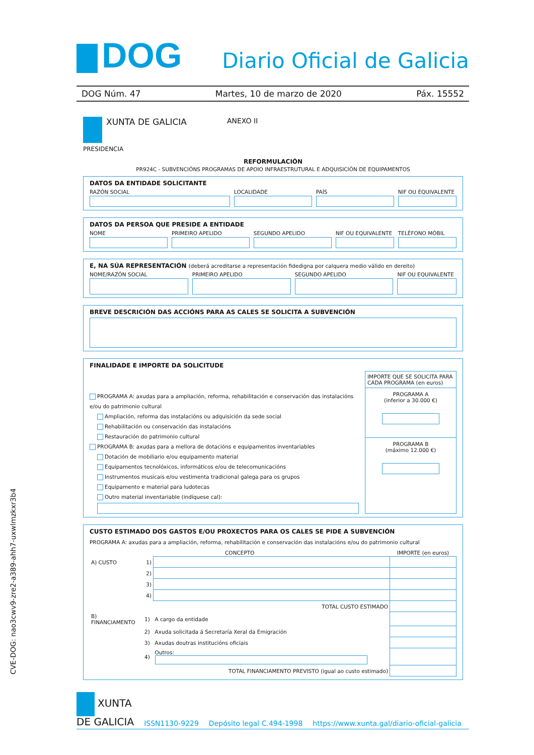DOG
Diario Oficial de Galicia
DOG Núm. 47 Martes, 10 de marzo de 2020 Páx. 15552
XUNTA DE GALICIA
PRESIDENCIA
ANEXO II
REFORMULACIÓN
PR924C - SUBVENCIÓNS PROGRAMAS DE APOIO INFRAESTRUTURAL E ADQUISICIÓN DE EQUIPAMENTOS
DATOS DA ENTIDADE SOLICITANTE
RAZÓN SOCIAL LOCALIDADE PAÍS NIF OU EQUIVALENTE
DATOS DA PERSOA QUE PRESIDE A ENTIDADE
NOME PRIMEIRO APELIDO SEGUNDO APELIDO NIF OU EQUIVALENTE TELÉFONO MÓBIL
E, NA SÚA REPRESENTACIÓN (deberá acreditarse a representación fidedigna por calquera medio válido en dereito)
NOME/RAZÓN SOCIAL PRIMEIRO APELIDO SEGUNDO APELIDO NIF OU EQUIVALENTE
BREVE DESCRICIÓN DAS ACCIÓNS PARA AS CALES SE SOLICITA A SUBVENCIÓN
FINALIDADE E IMPORTE DA SOLICITUDE
PROGRAMA A: axudas para a ampliación, reforma, rehabilitación e conservación das instalacións e/ou do patrimonio cultural
Ampliación, reforma das instalacións ou adquisición da sede social
Rehabilitación ou conservación das instalacións
Restauración do patrimonio cultural
PROGRAMA B: axudas para a mellora de dotacións e equipamentos inventariables
Dotación de mobiliario e/ou equipamento material
Equipamentos tecnolóxicos, informáticos e/ou de telecomunicacións
Instrumentos musicais e/ou vestimenta tradicional galega para os grupos
Equipamento e material para ludotecas
Outro material inventariable (indíquese cal):
IMPORTE QUE SE SOLICITA PARA CADA PROGRAMA (en euros)
PROGRAMA A
(inferior a 30.000 €)
PROGRAMA B
(máximo 12.000 €)
CUSTO ESTIMADO DOS GASTOS E/OU PROXECTOS PARA OS CALES SE PIDE A SUBVENCIÓN
PROGRAMA A: axudas para a ampliación, reforma, rehabilitación e conservación das instalacións e/ou do patrimonio cultural
| CONCEPTO | | | IMPORTE (en euros) |
| --- | --- | --- | --- |
| A) CUSTO | 1) | | |
| | 2) | | |
| | 3) | | |
| | 4) | | |
| TOTAL CUSTO ESTIMADO | | | |
| B) FINANCIAMENTO | 1) | A cargo da entidade | |
| | 2) | Axuda solicitada á Secretaría Xeral da Emigración | |
| | 3) | Axudas doutras institucións oficiais | |
| | 4) | Outros: | |
| TOTAL FINANCIAMENTO PREVISTO (igual ao custo estimado) | | | |
CVE-DOG: nao3cwv9-zre2-a389-ahh7-uxwlmzkxr3b4
XUNTA
DE GALICIA
ISSN1130-9229 Depósito legal C.494-1998 https://www.xunta.gal/diario-oficial-galicia